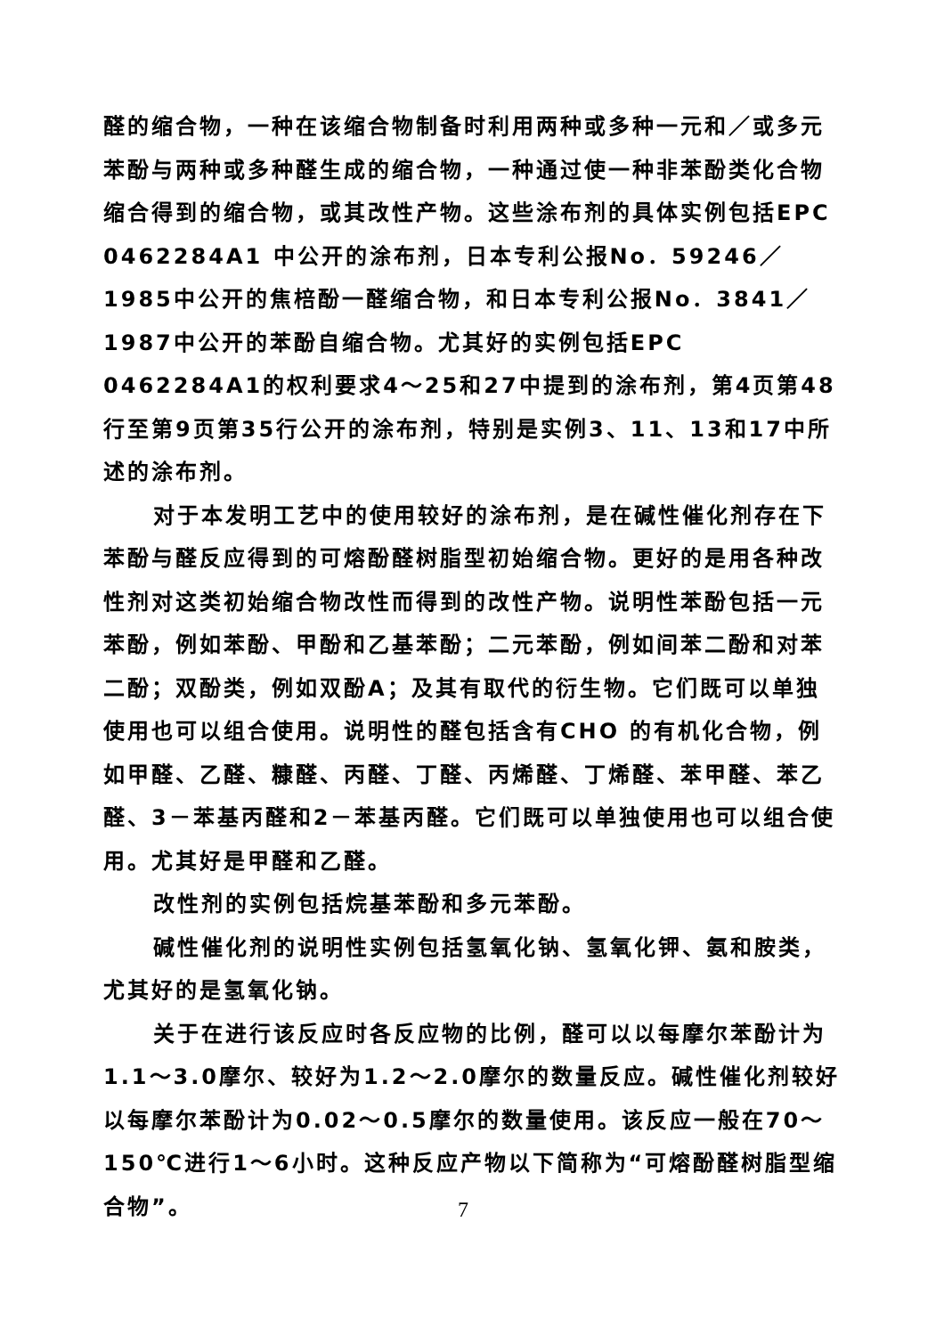醛的缩合物，一种在该缩合物制备时利用两种或多种一元和／或多元苯酚与两种或多种醛生成的缩合物，一种通过使一种非苯酚类化合物缩合得到的缩合物，或其改性产物。这些涂布剂的具体实例包括EPC 0462284A1 中公开的涂布剂，日本专利公报No．59246／1985中公开的焦棓酚一醛缩合物，和日本专利公报No．3841／1987中公开的苯酚自缩合物。尤其好的实例包括EPC 0462284A1的权利要求4～25和27中提到的涂布剂，第4页第48行至第9页第35行公开的涂布剂，特别是实例3、11、13和17中所述的涂布剂。
对于本发明工艺中的使用较好的涂布剂，是在碱性催化剂存在下苯酚与醛反应得到的可熔酚醛树脂型初始缩合物。更好的是用各种改性剂对这类初始缩合物改性而得到的改性产物。说明性苯酚包括一元苯酚，例如苯酚、甲酚和乙基苯酚；二元苯酚，例如间苯二酚和对苯二酚；双酚类，例如双酚A；及其有取代的衍生物。它们既可以单独使用也可以组合使用。说明性的醛包括含有CHO 的有机化合物，例如甲醛、乙醛、糠醛、丙醛、丁醛、丙烯醛、丁烯醛、苯甲醛、苯乙醛、3－苯基丙醛和2－苯基丙醛。它们既可以单独使用也可以组合使用。尤其好是甲醛和乙醛。
改性剂的实例包括烷基苯酚和多元苯酚。
碱性催化剂的说明性实例包括氢氧化钠、氢氧化钾、氨和胺类，尤其好的是氢氧化钠。
关于在进行该反应时各反应物的比例，醛可以以每摩尔苯酚计为1.1～3.0摩尔、较好为1.2～2.0摩尔的数量反应。碱性催化剂较好以每摩尔苯酚计为0.02～0.5摩尔的数量使用。该反应一般在70～150℃进行1～6小时。这种反应产物以下简称为“可熔酚醛树脂型缩合物”。
7